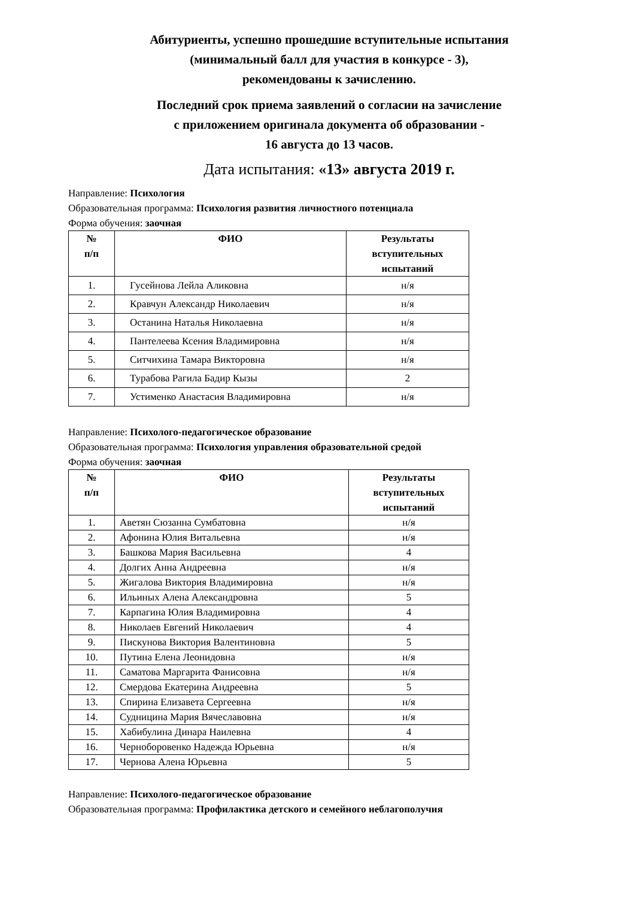Абитуриенты, успешно прошедшие вступительные испытания
(минимальный балл для участия в конкурсе - 3),
рекомендованы к зачислению.
Последний срок приема заявлений о согласии на зачисление
с приложением оригинала документа об образовании -
16 августа до 13 часов.
Дата испытания: «13» августа 2019 г.
Направление: Психология
Образовательная программа: Психология развития личностного потенциала
Форма обучения: заочная
| № п/п | ФИО | Результаты вступительных испытаний |
| --- | --- | --- |
| 1. | Гусейнова Лейла Аликовна | н/я |
| 2. | Кравчун Александр Николаевич | н/я |
| 3. | Останина Наталья Николаевна | н/я |
| 4. | Пантелеева Ксения Владимировна | н/я |
| 5. | Ситчихина Тамара Викторовна | н/я |
| 6. | Турабова Рагила Бадир Кызы | 2 |
| 7. | Устименко Анастасия Владимировна | н/я |
Направление: Психолого-педагогическое образование
Образовательная программа: Психология управления образовательной средой
Форма обучения: заочная
| № п/п | ФИО | Результаты вступительных испытаний |
| --- | --- | --- |
| 1. | Аветян Сюзанна Сумбатовна | н/я |
| 2. | Афонина Юлия Витальевна | н/я |
| 3. | Башкова Мария Васильевна | 4 |
| 4. | Долгих Анна Андреевна | н/я |
| 5. | Жигалова Виктория Владимировна | н/я |
| 6. | Ильиных Алена Александровна | 5 |
| 7. | Карпагина Юлия Владимировна | 4 |
| 8. | Николаев Евгений Николаевич | 4 |
| 9. | Пискунова Виктория Валентиновна | 5 |
| 10. | Путина Елена Леонидовна | н/я |
| 11. | Саматова Маргарита Фанисовна | н/я |
| 12. | Смердова Екатерина Андреевна | 5 |
| 13. | Спирина Елизавета Сергеевна | н/я |
| 14. | Судницина Мария Вячеславовна | н/я |
| 15. | Хабибулина Динара Наилевна | 4 |
| 16. | Черноборовенко Надежда Юрьевна | н/я |
| 17. | Чернова Алена Юрьевна | 5 |
Направление: Психолого-педагогическое образование
Образовательная программа: Профилактика детского и семейного неблагополучия